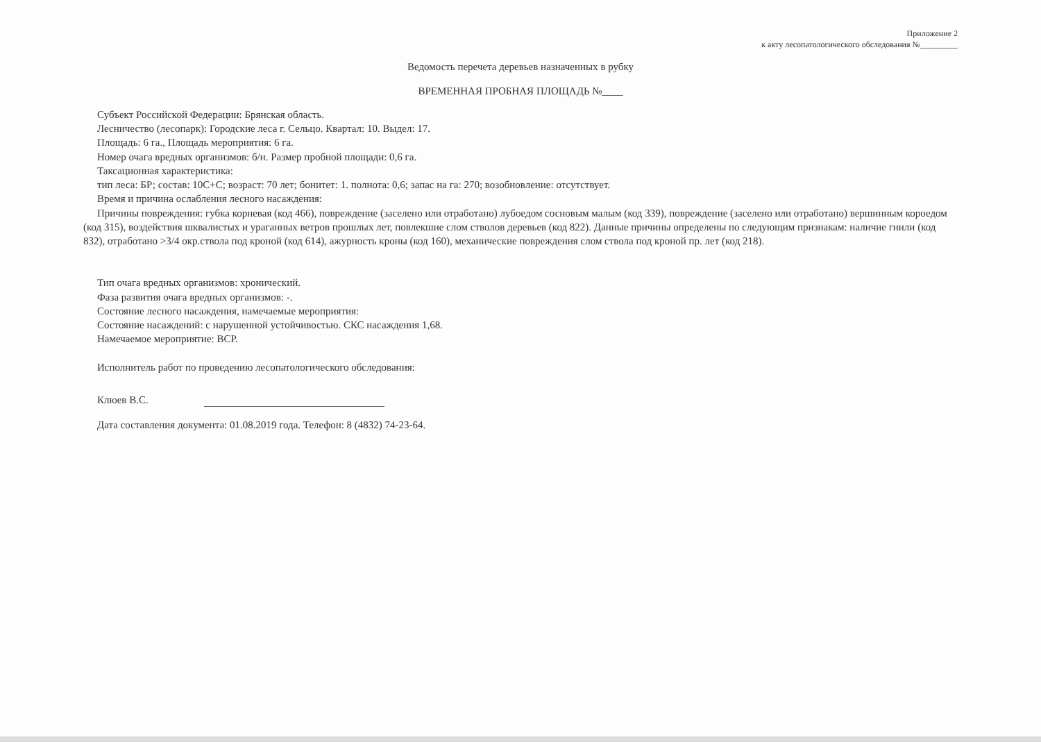Приложение 2
к акту лесопатологического обследования №_________
Ведомость перечета деревьев назначенных в рубку
ВРЕМЕННАЯ ПРОБНАЯ ПЛОЩАДЬ №____
Субъект Российской Федерации: Брянская область.
Лесничество (лесопарк): Городские леса г. Сельцо. Квартал: 10. Выдел: 17.
Площадь: 6 га., Площадь мероприятия: 6 га.
Номер очага вредных организмов: б/н. Размер пробной площади: 0,6 га.
Таксационная характеристика:
тип леса: БР; состав: 10С+С; возраст: 70 лет; бонитет: 1. полнота: 0,6; запас на га: 270; возобновление: отсутствует.
Время и причина ослабления лесного насаждения:
Причины повреждения: губка корневая (код 466), повреждение (заселено или отработано) лубоедом сосновым малым (код 339), повреждение (заселено или отработано) вершинным короедом (код 315), воздействия шквалистых и ураганных ветров прошлых лет, повлекшие слом стволов деревьев (код 822). Данные причины определены по следующим признакам: наличие гнили (код 832), отработано >3/4 окр.ствола под кроной (код 614), ажурность кроны (код 160), механические повреждения слом ствола под кроной пр. лет (код 218).
Тип очага вредных организмов: хронический.
Фаза развития очага вредных организмов: -.
Состояние лесного насаждения, намечаемые мероприятия:
Состояние насаждений: с нарушенной устойчивостью. СКС насаждения 1,68.
Намечаемое мероприятие: ВСР.
Исполнитель работ по проведению лесопатологического обследования:
Клюев В.С.
Дата составления документа: 01.08.2019 года. Телефон: 8 (4832) 74-23-64.